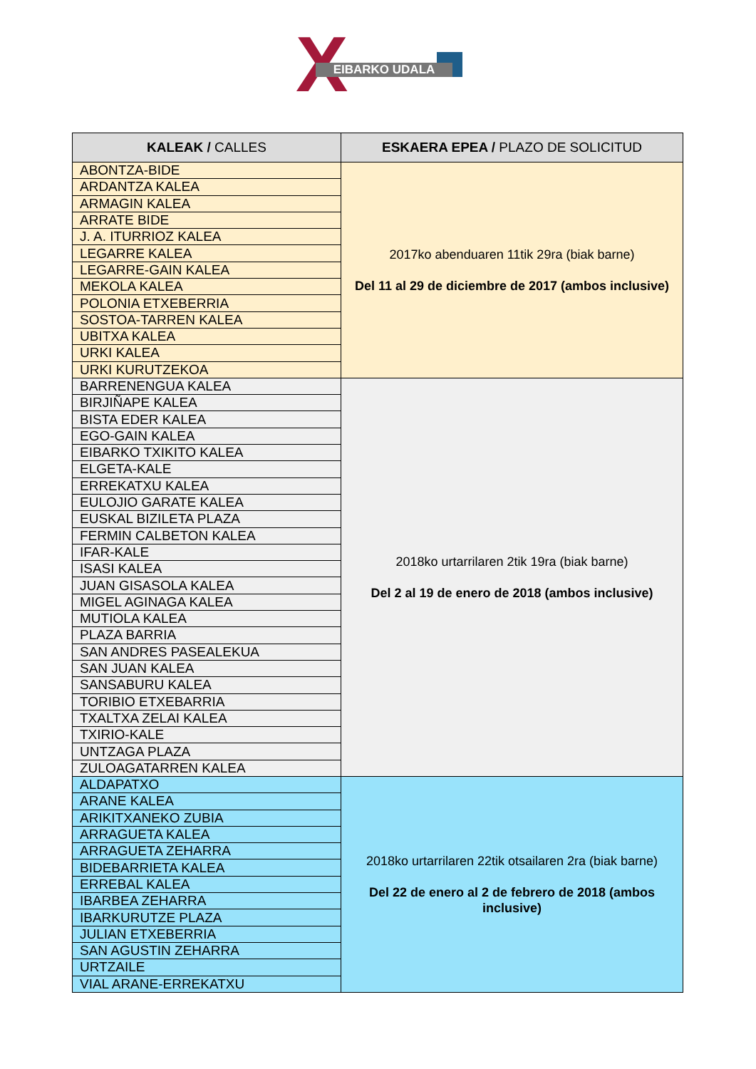X EIBARKO UDALA
| KALEAK / CALLES | ESKAERA EPEA / PLAZO DE SOLICITUD |
| --- | --- |
| ABONTZA-BIDE | 2017ko abenduaren 11tik 29ra (biak barne) Del 11 al 29 de diciembre de 2017 (ambos inclusive) |
| ARDANTZA KALEA | |
| ARMAGIN KALEA | |
| ARRATE BIDE | |
| J. A. ITURRIOZ KALEA | |
| LEGARRE KALEA | |
| LEGARRE-GAIN KALEA | |
| MEKOLA KALEA | |
| POLONIA ETXEBERRIA | |
| SOSTOA-TARREN KALEA | |
| UBITXA KALEA | |
| URKI KALEA | |
| URKI KURUTZEKOA | |
| BARRENENGUA KALEA | 2018ko urtarrilaren 2tik 19ra (biak barne) Del 2 al 19 de enero de 2018 (ambos inclusive) |
| BIRJIÑAPE KALEA | |
| BISTA EDER KALEA | |
| EGO-GAIN KALEA | |
| EIBARKO TXIKITO KALEA | |
| ELGETA-KALE | |
| ERREKATXU KALEA | |
| EULOJIO GARATE KALEA | |
| EUSKAL BIZILETA PLAZA | |
| FERMIN CALBETON KALEA | |
| IFAR-KALE | |
| ISASI KALEA | |
| JUAN GISASOLA KALEA | |
| MIGEL AGINAGA KALEA | |
| MUTIOLA KALEA | |
| PLAZA BARRIA | |
| SAN ANDRES PASEALEKUA | |
| SAN JUAN KALEA | |
| SANSABURU KALEA | |
| TORIBIO ETXEBARRIA | |
| TXALTXA ZELAI KALEA | |
| TXIRIO-KALE | |
| UNTZAGA PLAZA | |
| ZULOAGATARREN KALEA | |
| ALDAPATXO | 2018ko urtarrilaren 22tik otsailaren 2ra (biak barne) Del 22 de enero al 2 de febrero de 2018 (ambos inclusive) |
| ARANE KALEA | |
| ARIKITXANEKO ZUBIA | |
| ARRAGUETA KALEA | |
| ARRAGUETA ZEHARRA | |
| BIDEBARRIETA KALEA | |
| ERREBAL KALEA | |
| IBARBEA ZEHARRA | |
| IBARKURUTZE PLAZA | |
| JULIAN ETXEBERRIA | |
| SAN AGUSTIN ZEHARRA | |
| URTZAILE | |
| VIAL ARANE-ERREKATXU | |